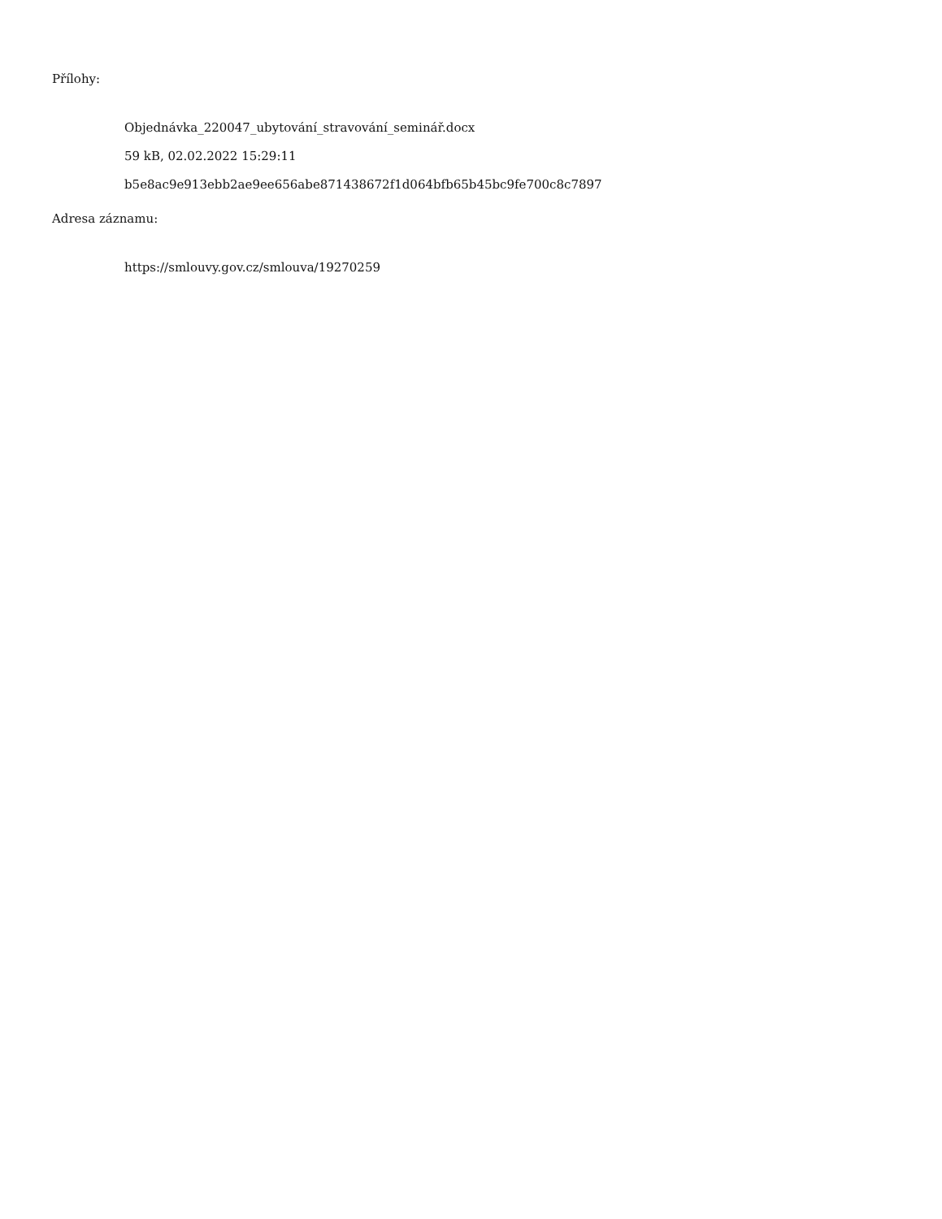Přílohy:
Objednávka_220047_ubytování_stravování_seminář.docx
59 kB, 02.02.2022 15:29:11
b5e8ac9e913ebb2ae9ee656abe871438672f1d064bfb65b45bc9fe700c8c7897
Adresa záznamu:
https://smlouvy.gov.cz/smlouva/19270259